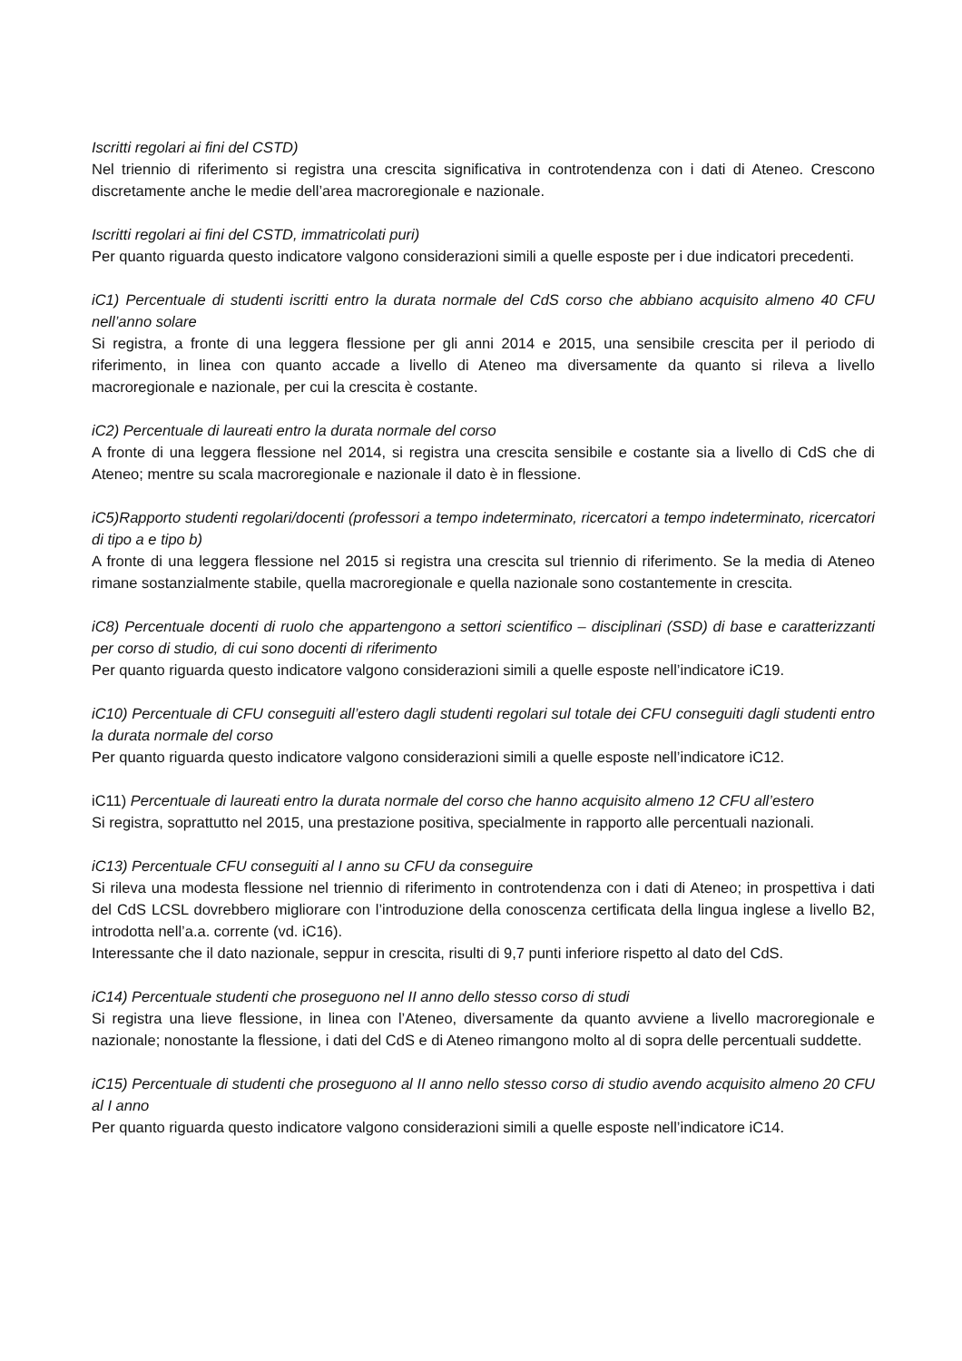Iscritti regolari ai fini del CSTD)
Nel triennio di riferimento si registra una crescita significativa in controtendenza con i dati di Ateneo. Crescono discretamente anche le medie dell’area macroregionale e nazionale.
Iscritti regolari ai fini del CSTD, immatricolati puri)
Per quanto riguarda questo indicatore valgono considerazioni simili a quelle esposte per i due indicatori precedenti.
iC1) Percentuale di studenti iscritti entro la durata normale del CdS corso che abbiano acquisito almeno 40 CFU nell’anno solare
Si registra, a fronte di una leggera flessione per gli anni 2014 e 2015, una sensibile crescita per il periodo di riferimento, in linea con quanto accade a livello di Ateneo ma diversamente da quanto si rileva a livello macroregionale e nazionale, per cui la crescita è costante.
iC2) Percentuale di laureati entro la durata normale del corso
A fronte di una leggera flessione nel 2014, si registra una crescita sensibile e costante sia a livello di CdS che di Ateneo; mentre su scala macroregionale e nazionale il dato è in flessione.
iC5)Rapporto studenti regolari/docenti (professori a tempo indeterminato, ricercatori a tempo indeterminato, ricercatori di tipo a e tipo b)
A fronte di una leggera flessione nel 2015 si registra una crescita sul triennio di riferimento. Se la media di Ateneo rimane sostanzialmente stabile, quella macroregionale e quella nazionale sono costantemente in crescita.
iC8) Percentuale docenti di ruolo che appartengono a settori scientifico – disciplinari (SSD) di base e caratterizzanti per corso di studio, di cui sono docenti di riferimento
Per quanto riguarda questo indicatore valgono considerazioni simili a quelle esposte nell’indicatore iC19.
iC10) Percentuale di CFU conseguiti all’estero dagli studenti regolari sul totale dei CFU conseguiti dagli studenti entro la durata normale del corso
Per quanto riguarda questo indicatore valgono considerazioni simili a quelle esposte nell’indicatore iC12.
iC11) Percentuale di laureati entro la durata normale del corso che hanno acquisito almeno 12 CFU all’estero
Si registra, soprattutto nel 2015, una prestazione positiva, specialmente in rapporto alle percentuali nazionali.
iC13) Percentuale CFU conseguiti al I anno su CFU da conseguire
Si rileva una modesta flessione nel triennio di riferimento in controtendenza con i dati di Ateneo; in prospettiva i dati del CdS LCSL dovrebbero migliorare con l’introduzione della conoscenza certificata della lingua inglese a livello B2, introdotta nell’a.a. corrente (vd. iC16).
Interessante che il dato nazionale, seppur in crescita, risulti di 9,7 punti inferiore rispetto al dato del CdS.
iC14) Percentuale studenti che proseguono nel II anno dello stesso corso di studi
Si registra una lieve flessione, in linea con l’Ateneo, diversamente da quanto avviene a livello macroregionale e nazionale; nonostante la flessione, i dati del CdS e di Ateneo rimangono molto al di sopra delle percentuali suddette.
iC15) Percentuale di studenti che proseguono al II anno nello stesso corso di studio avendo acquisito almeno 20 CFU al I anno
Per quanto riguarda questo indicatore valgono considerazioni simili a quelle esposte nell’indicatore iC14.